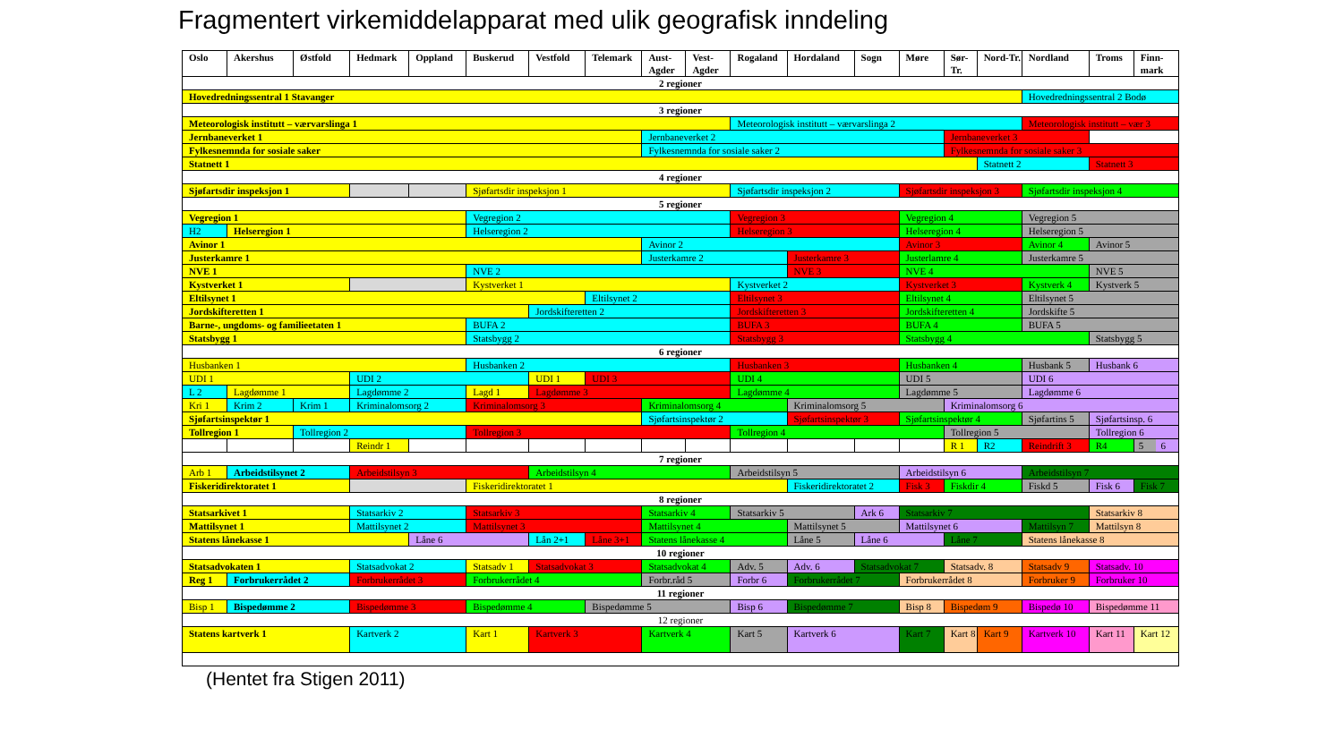Fragmentert virkemiddelapparat med ulik geografisk inndeling
| Oslo | Akershus | Østfold | Hedmark | Oppland | Buskerud | Vestfold | Telemark | Aust-Agder | Vest-Agder | Rogaland | Hordaland | Sogn | Møre | Sør-Tr. | Nord-Tr. | Nordland | Troms | Finn-mark |
| --- | --- | --- | --- | --- | --- | --- | --- | --- | --- | --- | --- | --- | --- | --- | --- | --- | --- | --- |
| 2 regioner | | | | | | | | | | | | | | | | | | |
| Hovedredningssentral 1 Stavanger | | | | | | | | | | | | | | | | Hovedredningssentral 2 Bodø | | |
| 3 regioner | | | | | | | | | | | | | | | | | | |
| Meteorologisk institutt – værvarslinga 1 | | | | | | | | | | Meteorologisk institutt – værvarslinga 2 | | | | | | Meteorologisk institutt – vær 3 | | |
| Jernbaneverket 1 | | | | | | | | Jernbaneverket 2 | | | | | | Jernbaneverket 3 | | | | |
| Fylkesnemnda for sosiale saker | | | | | | | | Fylkesnemnda for sosiale saker 2 | | | | | | Fylkesnemnda for sosiale saker 3 | | | | |
| Statnett 1 | | | | | | | | | | | | | | | Statnett 2 | | Statnett 3 | |
| 4 regioner | | | | | | | | | | | | | | | | | | |
| Sjøfartsdir inspeksjon 1 | | | | | Sjøfartsdir inspeksjon 1 | | | | | Sjøfartsdir inspeksjon 2 | | | Sjøfartsdir inspeksjon 3 | | | Sjøfartsdir inspeksjon 4 | | |
| 5 regioner | | | | | | | | | | | | | | | | | | |
| Vegregion 1 | | | | | Vegregion 2 | | | | | Vegregion 3 | | | Vegregion 4 | | | Vegregion 5 | | |
| H2 | Helseregion 1 | | | | Helseregion 2 | | | | | Helseregion 3 | | | Helseregion 4 | | | Helseregion 5 | | |
| Avinor 1 | | | | | | | | Avinor 2 | | | | | Avinor 3 | | | Avinor 4 | Avinor 5 | |
| Justerkamre 1 | | | | | | | | Justerkamre 2 | | | Justerkamre 3 | | Justerlamre 4 | | | Justerkamre 5 | | |
| NVE 1 | | | | | NVE 2 | | | | | | NVE 3 | | NVE 4 | | | | NVE 5 | |
| Kystverket 1 | | | | | Kystverket 1 | | | | | Kystverket 2 | | | Kystverket 3 | | | Kystverk 4 | Kystverk 5 | |
| Eltilsynet 1 | | | | | | | Eltilsynet 2 | | | Eltilsynet 3 | | | Eltilsynet 4 | | | Eltilsynet 5 | | |
| Jordskifteretten 1 | | | | | | Jordskifteretten 2 | | | | Jordskifteretten 3 | | | Jordskifteretten 4 | | | Jordskifte 5 | | |
| Barne-, ungdoms- og familieetaten 1 | | | | | BUFA 2 | | | | | BUFA 3 | | | BUFA 4 | | | BUFA 5 | | |
| Statsbygg 1 | | | | | Statsbygg 2 | | | | | Statsbygg 3 | | | Statsbygg 4 | | | | Statsbygg 5 | |
| 6 regioner | | | | | | | | | | | | | | | | | | |
| Husbanken 1 | | | | | Husbanken 2 | | | | | Husbanken 3 | | | Husbanken 4 | | | Husbank 5 | Husbank 6 | |
| UDI 1 | | | UDI 2 | | | UDI 1 | UDI 3 | | | UDI 4 | | | UDI 5 | | | UDI 6 | | |
| L 2 | Lagdømme 1 | | Lagdømme 2 | | Lagd 1 | Lagdømme 3 | | | | Lagdømme 4 | | | Lagdømme 5 | | | Lagdømme 6 | | |
| Kri 1 | Krim 2 | Krim 1 | Kriminalomsorg 2 | | Kriminalomsorg 3 | | | Kriminalomsorg 4 | | | Kriminalomsorg 5 | | | Kriminalomsorg 6 | | | | |
| Sjøfartsinspektør 1 | | | | | | | | Sjøfartsinspektør 2 | | | Sjøfartsinspektør 3 | | Sjøfartsinspektør 4 | | | Sjøfartins 5 | Sjøfartsinsp. 6 | |
| Tollregion 1 | | Tollregion 2 | | | Tollregion 3 | | | | | Tollregion 4 | | | | Tollregion 5 | | | Tollregion 6 | |
| | | | Reindr 1 | | | | | | | | | | | R 1 | R2 | Reindrift 3 | R4 | 5 6 |
| 7 regioner | | | | | | | | | | | | | | | | | | |
| Arb 1 | Arbeidstilsynet 2 | | Arbeidstilsyn 3 | | | Arbeidstilsyn 4 | | | | Arbeidstilsyn 5 | | | Arbeidstilsyn 6 | | | Arbeidstilsyn 7 | | |
| Fiskeridirektoratet 1 | | | | | Fiskeridirektoratet 1 | | | | | | Fiskeridirektoratet 2 | | Fisk 3 | Fiskdir 4 | | Fiskd 5 | Fisk 6 | Fisk 7 |
| 8 regioner | | | | | | | | | | | | | | | | | | |
| Statsarkivet 1 | | | Statsarkiv 2 | | Statsarkiv 3 | | | Statsarkiv 4 | | Statsarkiv 5 | | Ark 6 | Statsarkiv 7 | | | | Statsarkiv 8 | |
| Mattilsynet 1 | | | Mattilsynet 2 | | Mattilsynet 3 | | | Mattilsynet 4 | | | Mattilsynet 5 | | Mattilsynet 6 | | | Mattilsyn 7 | Mattilsyn 8 | |
| Statens lånekasse 1 | | | | Låne 6 | | Lån 2+1 | Låne 3+1 | Statens lånekasse 4 | | | Låne 5 | Låne 6 | | Låne 7 | | Statens lånekasse 8 | | |
| 10 regioner | | | | | | | | | | | | | | | | | | |
| Statsadvokaten 1 | | | Statsadvokat 2 | | Statsadv 1 | Statsadvokat 3 | | Statsadvokat 4 | | Adv. 5 | Adv. 6 | Statsadvokat 7 | | Statsadv. 8 | | Statsadv 9 | Statsadv. 10 | |
| Reg 1 | Forbrukerrådet 2 | | Forbrukerrådet 3 | | Forbrukerrådet 4 | | | Forbr.råd 5 | | Forbr 6 | Forbrukerrådet 7 | | Forbrukerrådet 8 | | | Forbruker 9 | Forbruker 10 | |
| 11 regioner | | | | | | | | | | | | | | | | | | |
| Bisp 1 | Bispedømme 2 | | Bispedømme 3 | | Bispedømme 4 | | Bispedømme 5 | | | Bisp 6 | Bispedømme 7 | | Bisp 8 | Bispedøm 9 | | Bispedø 10 | Bispedømme 11 | |
| 12 regioner | | | | | | | | | | | | | | | | | | |
| Statens kartverk 1 | | | Kartverk 2 | | Kart 1 | Kartverk 3 | | Kartverk 4 | | Kart 5 | Kartverk 6 | | Kart 7 | Kart 8 | Kart 9 | Kartverk 10 | Kart 11 | Kart 12 |
(Hentet fra Stigen 2011)